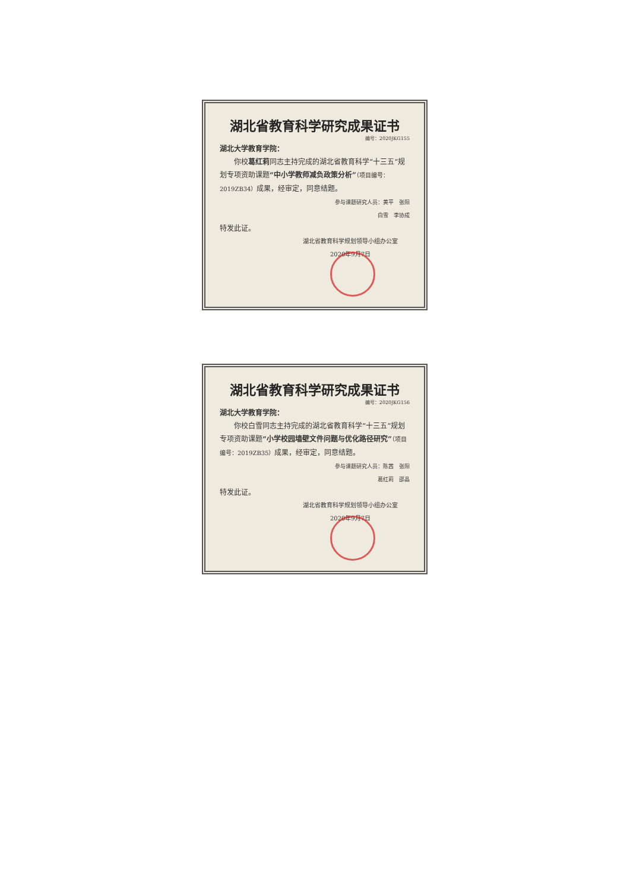湖北省教育科学研究成果证书
编号：2020JKG155
湖北大学教育学院：
　　你校葛红莉同志主持完成的湖北省教育科学“十三五”规划专项资助课题“中小学教师减负政策分析”（项目编号：2019ZB34）成果，经审定，同意结题。
参与课题研究人员：黄平　张阳
白雪　李协成
特发此证。
湖北省教育科学规划领导小组办公室
2020年9月7日
湖北省教育科学研究成果证书
编号：2020JKG156
湖北大学教育学院：
　　你校白雪同志主持完成的湖北省教育科学“十三五”规划专项资助课题“小学校园墙壁文件问题与优化路径研究”（项目编号：2019ZB35）成果，经审定，同意结题。
参与课题研究人员：陈茜　张阳
葛红莉　邵晶
特发此证。
湖北省教育科学规划领导小组办公室
2020年9月7日